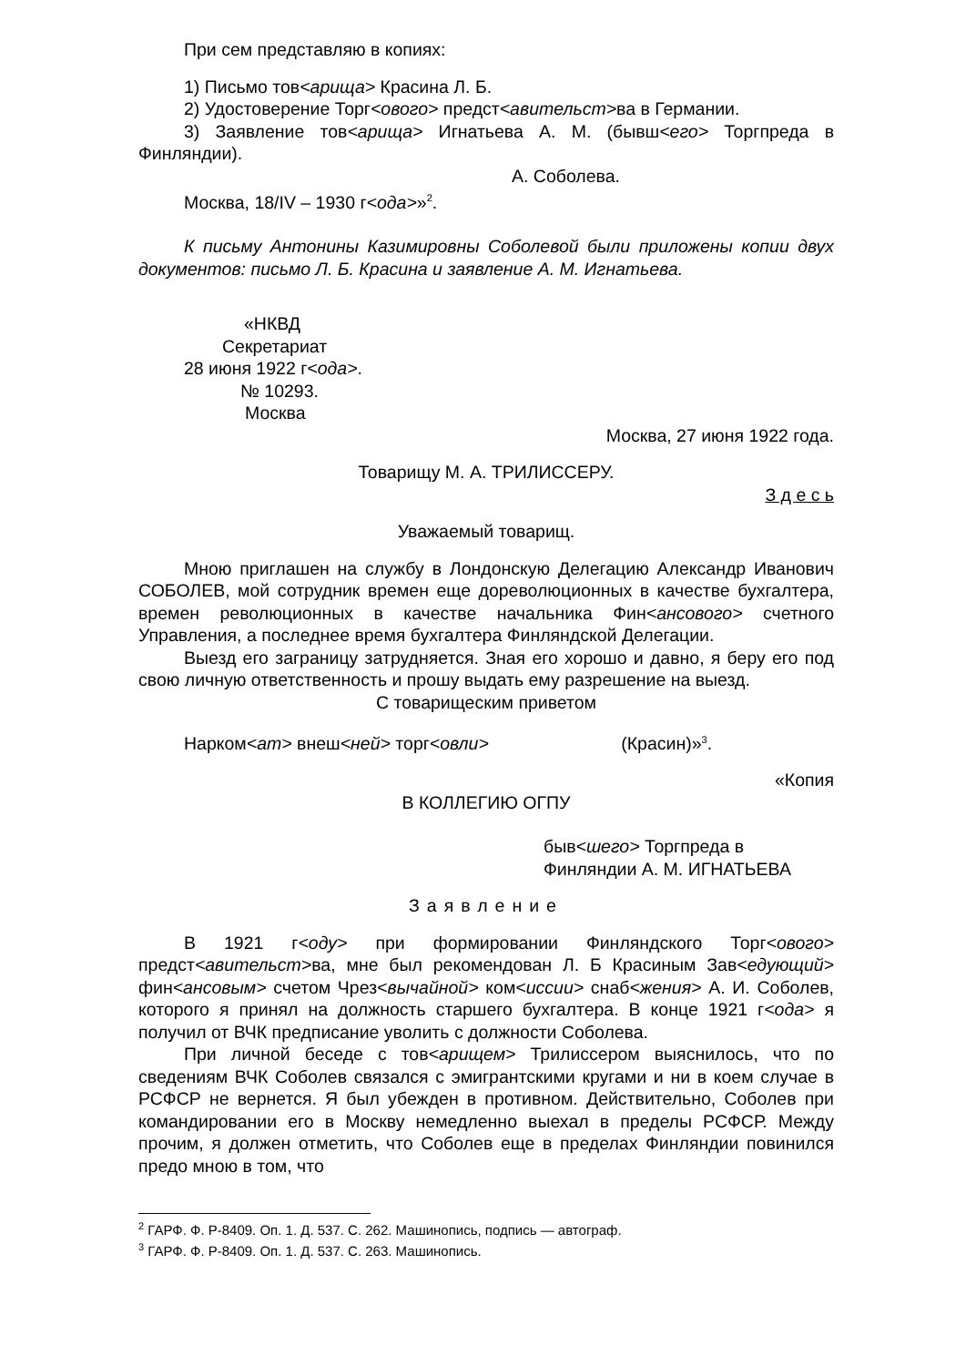При сем представляю в копиях:
1) Письмо тов<арища> Красина Л. Б.
2) Удостоверение Торг<ового> предст<авительст>ва в Германии.
3) Заявление тов<арища> Игнатьева А. М. (бывш<его> Торгпреда в Финляндии).
А. Соболева.
Москва, 18/IV – 1930 г<ода>»<sup>2</sup>.
К письму Антонины Казимировны Соболевой были приложены копии двух документов: письмо Л. Б. Красина и заявление А. М. Игнатьева.
«НКВД
Секретариат
28 июня 1922 г<ода>.
№ 10293.
Москва
Москва, 27 июня 1922 года.
Товарищу М. А. ТРИЛИССЕРУ.
З д е с ь
Уважаемый товарищ.
Мною приглашен на службу в Лондонскую Делегацию Александр Иванович СОБОЛЕВ, мой сотрудник времен еще дореволюционных в качестве бухгалтера, времен революционных в качестве начальника Фин<ансового> счетного Управления, а последнее время бухгалтера Финляндской Делегации.
Выезд его заграницу затрудняется. Зная его хорошо и давно, я беру его под свою личную ответственность и прошу выдать ему разрешение на выезд.
С товарищеским приветом
Нарком<ат> внеш<ней> торг<овли> (Красин)»<sup>3</sup>.
«Копия
В КОЛЛЕГИЮ ОГПУ
быв<шего> Торгпреда в
Финляндии А. М. ИГНАТЬЕВА
Заявление
В 1921 г<оду> при формировании Финляндского Торг<ового> предст<авительст>ва, мне был рекомендован Л. Б Красиным Зав<едующий> фин<ансовым> счетом Чрез<вычайной> ком<иссии> снаб<жения> А. И. Соболев, которого я принял на должность старшего бухгалтера. В конце 1921 г<ода> я получил от ВЧК предписание уволить с должности Соболева.
При личной беседе с тов<арищем> Трилиссером выяснилось, что по сведениям ВЧК Соболев связался с эмигрантскими кругами и ни в коем случае в РСФСР не вернется. Я был убежден в противном. Действительно, Соболев при командировании его в Москву немедленно выехал в пределы РСФСР. Между прочим, я должен отметить, что Соболев еще в пределах Финляндии повинился предо мною в том, что
<sup>2</sup> ГАРФ. Ф. Р-8409. Оп. 1. Д. 537. С. 262. Машинопись, подпись — автограф.
<sup>3</sup> ГАРФ. Ф. Р-8409. Оп. 1. Д. 537. С. 263. Машинопись.